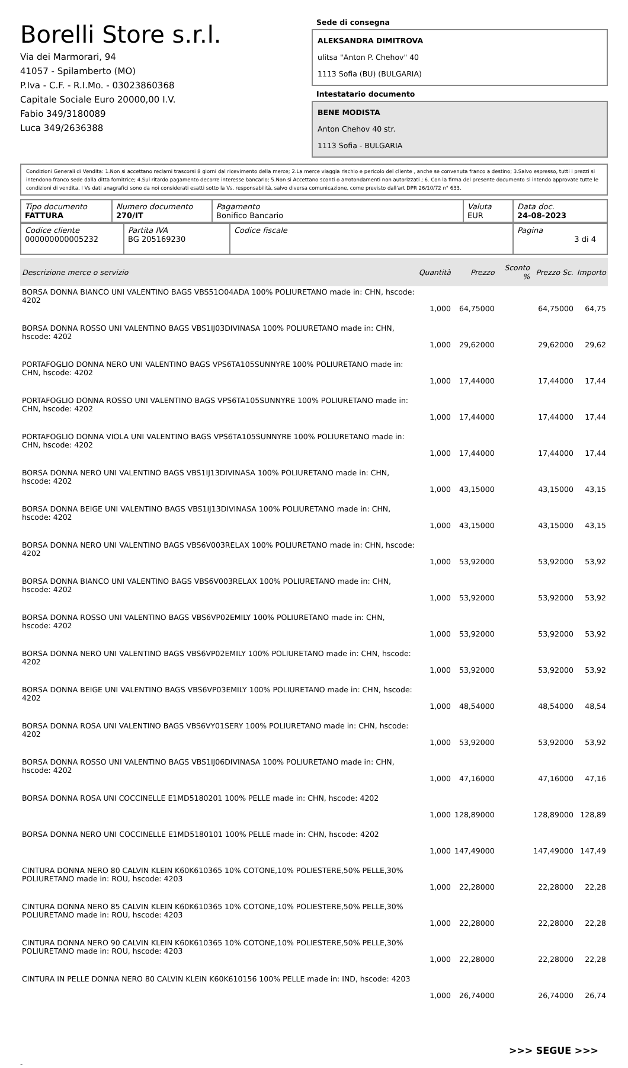Borelli Store s.r.l.
Via dei Marmorari, 94
41057 - Spilamberto (MO)
P.Iva - C.F. - R.I.Mo. - 03023860368
Capitale Sociale Euro 20000,00 I.V.
Fabio 349/3180089
Luca 349/2636388
Sede di consegna
ALEKSANDRA DIMITROVA
ulitsa "Anton P. Chehov" 40
1113 Sofia (BU) (BULGARIA)
Intestatario documento
BENE MODISTA
Anton Chehov 40 str.
1113 Sofia - BULGARIA
Condizioni Generali di Vendita: 1.Non si accettano reclami trascorsi 8 giorni dal ricevimento della merce; 2.La merce viaggia rischio e pericolo del cliente , anche se convenuta franco a destino; 3.Salvo espresso, tutti i prezzi si intendono franco sede dalla ditta fornitrice; 4.Sul ritardo pagamento decorre interesse bancario; 5.Non si Accettano sconti o arrotondamenti non autorizzati ; 6. Con la firma del presente documento si intendo approvate tutte le condizioni di vendita. I Vs dati anagrafici sono da noi considerati esatti sotto la Vs. responsabilità, salvo diversa comunicazione, come previsto dall'art DPR 26/10/72 n° 633.
| Tipo documento FATTURA | Numero documento 270/IT | Pagamento Bonifico Bancario | Valuta EUR | Data doc. 24-08-2023 |
| Codice cliente 000000000005232 | Partita IVA BG 205169230 | Codice fiscale | Pagina 3 di 4 |
| Descrizione merce o servizio | Quantità | Prezzo | Sconto % | Prezzo Sc. | Importo |
| --- | --- | --- | --- | --- | --- |
| BORSA DONNA BIANCO UNI VALENTINO BAGS VBS51O04ADA 100% POLIURETANO made in: CHN, hscode: 4202 | 1,000 | 64,75000 | | 64,75000 | 64,75 |
| BORSA DONNA ROSSO UNI VALENTINO BAGS VBS1IJ03DIVINASA 100% POLIURETANO made in: CHN, hscode: 4202 | 1,000 | 29,62000 | | 29,62000 | 29,62 |
| PORTAFOGLIO DONNA NERO UNI VALENTINO BAGS VPS6TA105SUNNYRE 100% POLIURETANO made in: CHN, hscode: 4202 | 1,000 | 17,44000 | | 17,44000 | 17,44 |
| PORTAFOGLIO DONNA ROSSO UNI VALENTINO BAGS VPS6TA105SUNNYRE 100% POLIURETANO made in: CHN, hscode: 4202 | 1,000 | 17,44000 | | 17,44000 | 17,44 |
| PORTAFOGLIO DONNA VIOLA UNI VALENTINO BAGS VPS6TA105SUNNYRE 100% POLIURETANO made in: CHN, hscode: 4202 | 1,000 | 17,44000 | | 17,44000 | 17,44 |
| BORSA DONNA NERO UNI VALENTINO BAGS VBS1IJ13DIVINASA 100% POLIURETANO made in: CHN, hscode: 4202 | 1,000 | 43,15000 | | 43,15000 | 43,15 |
| BORSA DONNA BEIGE UNI VALENTINO BAGS VBS1IJ13DIVINASA 100% POLIURETANO made in: CHN, hscode: 4202 | 1,000 | 43,15000 | | 43,15000 | 43,15 |
| BORSA DONNA NERO UNI VALENTINO BAGS VBS6V003RELAX 100% POLIURETANO made in: CHN, hscode: 4202 | 1,000 | 53,92000 | | 53,92000 | 53,92 |
| BORSA DONNA BIANCO UNI VALENTINO BAGS VBS6V003RELAX 100% POLIURETANO made in: CHN, hscode: 4202 | 1,000 | 53,92000 | | 53,92000 | 53,92 |
| BORSA DONNA ROSSO UNI VALENTINO BAGS VBS6VP02EMILY 100% POLIURETANO made in: CHN, hscode: 4202 | 1,000 | 53,92000 | | 53,92000 | 53,92 |
| BORSA DONNA NERO UNI VALENTINO BAGS VBS6VP02EMILY 100% POLIURETANO made in: CHN, hscode: 4202 | 1,000 | 53,92000 | | 53,92000 | 53,92 |
| BORSA DONNA BEIGE UNI VALENTINO BAGS VBS6VP03EMILY 100% POLIURETANO made in: CHN, hscode: 4202 | 1,000 | 48,54000 | | 48,54000 | 48,54 |
| BORSA DONNA ROSA UNI VALENTINO BAGS VBS6VY01SERY 100% POLIURETANO made in: CHN, hscode: 4202 | 1,000 | 53,92000 | | 53,92000 | 53,92 |
| BORSA DONNA ROSSO UNI VALENTINO BAGS VBS1IJ06DIVINASA 100% POLIURETANO made in: CHN, hscode: 4202 | 1,000 | 47,16000 | | 47,16000 | 47,16 |
| BORSA DONNA ROSA UNI COCCINELLE E1MD5180201 100% PELLE made in: CHN, hscode: 4202 | 1,000 | 128,89000 | | 128,89000 | 128,89 |
| BORSA DONNA NERO UNI COCCINELLE E1MD5180101 100% PELLE made in: CHN, hscode: 4202 | 1,000 | 147,49000 | | 147,49000 | 147,49 |
| CINTURA DONNA NERO 80 CALVIN KLEIN K60K610365 10% COTONE,10% POLIESTERE,50% PELLE,30% POLIURETANO made in: ROU, hscode: 4203 | 1,000 | 22,28000 | | 22,28000 | 22,28 |
| CINTURA DONNA NERO 85 CALVIN KLEIN K60K610365 10% COTONE,10% POLIESTERE,50% PELLE,30% POLIURETANO made in: ROU, hscode: 4203 | 1,000 | 22,28000 | | 22,28000 | 22,28 |
| CINTURA DONNA NERO 90 CALVIN KLEIN K60K610365 10% COTONE,10% POLIESTERE,50% PELLE,30% POLIURETANO made in: ROU, hscode: 4203 | 1,000 | 22,28000 | | 22,28000 | 22,28 |
| CINTURA IN PELLE DONNA NERO 80 CALVIN KLEIN K60K610156 100% PELLE made in: IND, hscode: 4203 | 1,000 | 26,74000 | | 26,74000 | 26,74 |
>>> SEGUE >>>
-